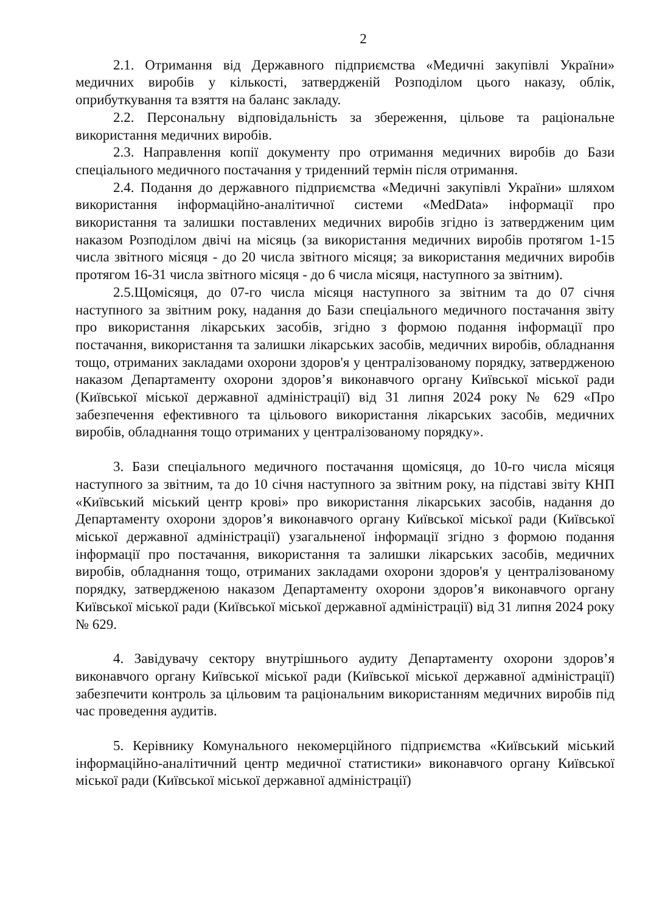2
2.1. Отримання від Державного підприємства «Медичні закупівлі України» медичних виробів у кількості, затвердженій Розподілом цього наказу, облік, оприбуткування та взяття на баланс закладу.
2.2. Персональну відповідальність за збереження, цільове та раціональне використання медичних виробів.
2.3. Направлення копії документу про отримання медичних виробів до Бази спеціального медичного постачання у триденний термін після отримання.
2.4. Подання до державного підприємства «Медичні закупівлі України» шляхом використання інформаційно-аналітичної системи «MedData» інформації про використання та залишки поставлених медичних виробів згідно із затвердженим цим наказом Розподілом двічі на місяць (за використання медичних виробів протягом 1-15 числа звітного місяця - до 20 числа звітного місяця; за використання медичних виробів протягом 16-31 числа звітного місяця - до 6 числа місяця, наступного за звітним).
2.5.Щомісяця, до 07-го числа місяця наступного за звітним та до 07 січня наступного за звітним року, надання до Бази спеціального медичного постачання звіту про використання лікарських засобів, згідно з формою подання інформації про постачання, використання та залишки лікарських засобів, медичних виробів, обладнання тощо, отриманих закладами охорони здоров'я у централізованому порядку, затвердженою наказом Департаменту охорони здоров’я виконавчого органу Київської міської ради (Київської міської державної адміністрації) від 31 липня 2024 року № 629 «Про забезпечення ефективного та цільового використання лікарських засобів, медичних виробів, обладнання тощо отриманих у централізованому порядку».
3. Бази спеціального медичного постачання щомісяця, до 10-го числа місяця наступного за звітним, та до 10 січня наступного за звітним року, на підставі звіту КНП «Київський міський центр крові» про використання лікарських засобів, надання до Департаменту охорони здоров’я виконавчого органу Київської міської ради (Київської міської державної адміністрації) узагальненої інформації згідно з формою подання інформації про постачання, використання та залишки лікарських засобів, медичних виробів, обладнання тощо, отриманих закладами охорони здоров'я у централізованому порядку, затвердженою наказом Департаменту охорони здоров’я виконавчого органу Київської міської ради (Київської міської державної адміністрації) від 31 липня 2024 року № 629.
4. Завідувачу сектору внутрішнього аудиту Департаменту охорони здоров’я виконавчого органу Київської міської ради (Київської міської державної адміністрації) забезпечити контроль за цільовим та раціональним використанням медичних виробів під час проведення аудитів.
5. Керівнику Комунального некомерційного підприємства «Київський міський інформаційно-аналітичний центр медичної статистики» виконавчого органу Київської міської ради (Київської міської державної адміністрації)